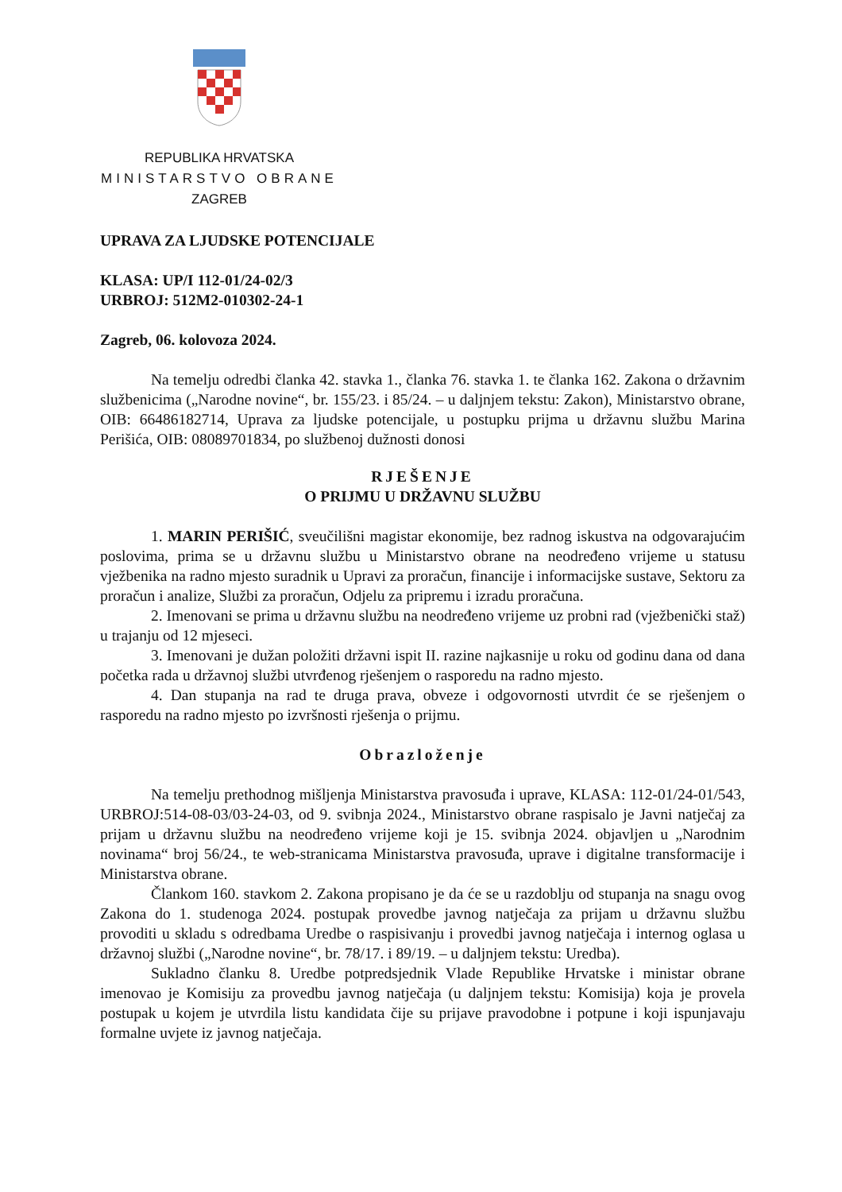REPUBLIKA HRVATSKA
MINISTARSTVO OBRANE
ZAGREB
UPRAVA ZA LJUDSKE POTENCIJALE
KLASA: UP/I 112-01/24-02/3
URBROJ: 512M2-010302-24-1
Zagreb, 06. kolovoza 2024.
Na temelju odredbi članka 42. stavka 1., članka 76. stavka 1. te članka 162. Zakona o državnim službenicima („Narodne novine“, br. 155/23. i 85/24. – u daljnjem tekstu: Zakon), Ministarstvo obrane, OIB: 66486182714, Uprava za ljudske potencijale, u postupku prijma u državnu službu Marina Perišića, OIB: 08089701834, po službenoj dužnosti donosi
RJEŠENJE
O PRIJMU U DRŽAVNU SLUŽBU
1. MARIN PERIŠIĆ, sveučilišni magistar ekonomije, bez radnog iskustva na odgovarajućim poslovima, prima se u državnu službu u Ministarstvo obrane na neodređeno vrijeme u statusu vježbenika na radno mjesto suradnik u Upravi za proračun, financije i informacijske sustave, Sektoru za proračun i analize, Službi za proračun, Odjelu za pripremu i izradu proračuna.
2. Imenovani se prima u državnu službu na neodređeno vrijeme uz probni rad (vježbenički staž) u trajanju od 12 mjeseci.
3. Imenovani je dužan položiti državni ispit II. razine najkasnije u roku od godinu dana od dana početka rada u državnoj službi utvrđenog rješenjem o rasporedu na radno mjesto.
4. Dan stupanja na rad te druga prava, obveze i odgovornosti utvrdit će se rješenjem o rasporedu na radno mjesto po izvršnosti rješenja o prijmu.
Obrazloženje
Na temelju prethodnog mišljenja Ministarstva pravosuđa i uprave, KLASA: 112-01/24-01/543, URBROJ:514-08-03/03-24-03, od 9. svibnja 2024., Ministarstvo obrane raspisalo je Javni natječaj za prijam u državnu službu na neodređeno vrijeme koji je 15. svibnja 2024. objavljen u „Narodnim novinama“ broj 56/24., te web-stranicama Ministarstva pravosuđa, uprave i digitalne transformacije i Ministarstva obrane.
Člankom 160. stavkom 2. Zakona propisano je da će se u razdoblju od stupanja na snagu ovog Zakona do 1. studenoga 2024. postupak provedbe javnog natječaja za prijam u državnu službu provoditi u skladu s odredbama Uredbe o raspisivanju i provedbi javnog natječaja i internog oglasa u državnoj službi („Narodne novine“, br. 78/17. i 89/19. – u daljnjem tekstu: Uredba).
Sukladno članku 8. Uredbe potpredsjednik Vlade Republike Hrvatske i ministar obrane imenovao je Komisiju za provedbu javnog natječaja (u daljnjem tekstu: Komisija) koja je provela postupak u kojem je utvrdila listu kandidata čije su prijave pravodobne i potpune i koji ispunjavaju formalne uvjete iz javnog natječaja.